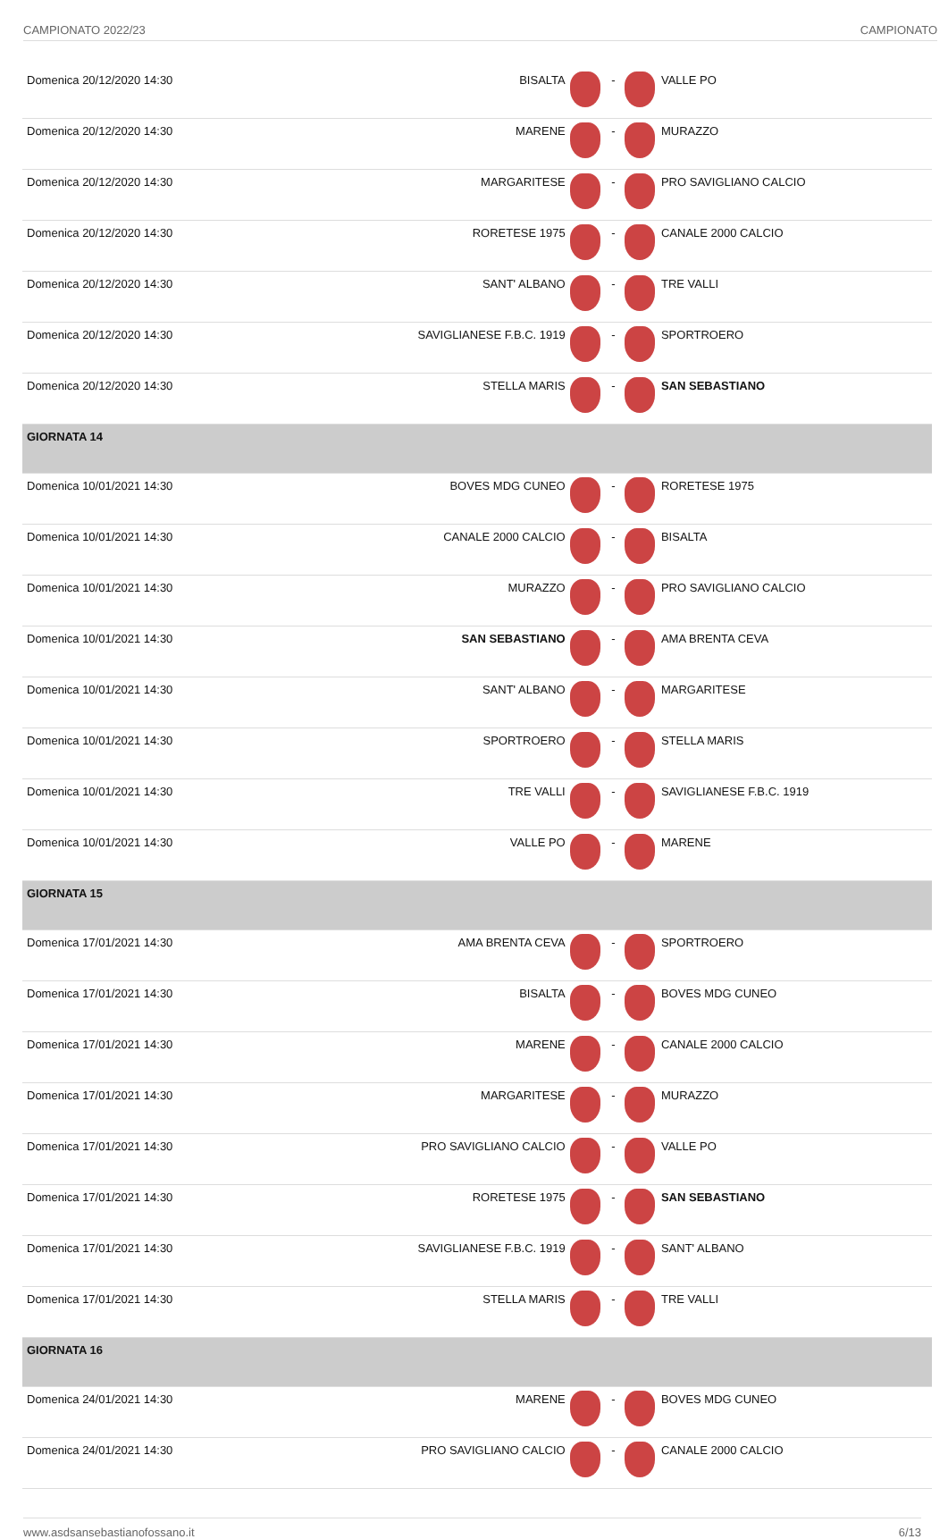CAMPIONATO 2022/23 CAMPIONATO
| Domenica 20/12/2020 14:30 | BISALTA | | - | | VALLE PO |
| Domenica 20/12/2020 14:30 | MARENE | | - | | MURAZZO |
| Domenica 20/12/2020 14:30 | MARGARITESE | | - | | PRO SAVIGLIANO CALCIO |
| Domenica 20/12/2020 14:30 | RORETESE 1975 | | - | | CANALE 2000 CALCIO |
| Domenica 20/12/2020 14:30 | SANT' ALBANO | | - | | TRE VALLI |
| Domenica 20/12/2020 14:30 | SAVIGLIANESE F.B.C. 1919 | | - | | SPORTROERO |
| Domenica 20/12/2020 14:30 | STELLA MARIS | | - | | SAN SEBASTIANO |
| GIORNATA 14 | | | | | |
| Domenica 10/01/2021 14:30 | BOVES MDG CUNEO | | - | | RORETESE 1975 |
| Domenica 10/01/2021 14:30 | CANALE 2000 CALCIO | | - | | BISALTA |
| Domenica 10/01/2021 14:30 | MURAZZO | | - | | PRO SAVIGLIANO CALCIO |
| Domenica 10/01/2021 14:30 | SAN SEBASTIANO | | - | | AMA BRENTA CEVA |
| Domenica 10/01/2021 14:30 | SANT' ALBANO | | - | | MARGARITESE |
| Domenica 10/01/2021 14:30 | SPORTROERO | | - | | STELLA MARIS |
| Domenica 10/01/2021 14:30 | TRE VALLI | | - | | SAVIGLIANESE F.B.C. 1919 |
| Domenica 10/01/2021 14:30 | VALLE PO | | - | | MARENE |
| GIORNATA 15 | | | | | |
| Domenica 17/01/2021 14:30 | AMA BRENTA CEVA | | - | | SPORTROERO |
| Domenica 17/01/2021 14:30 | BISALTA | | - | | BOVES MDG CUNEO |
| Domenica 17/01/2021 14:30 | MARENE | | - | | CANALE 2000 CALCIO |
| Domenica 17/01/2021 14:30 | MARGARITESE | | - | | MURAZZO |
| Domenica 17/01/2021 14:30 | PRO SAVIGLIANO CALCIO | | - | | VALLE PO |
| Domenica 17/01/2021 14:30 | RORETESE 1975 | | - | | SAN SEBASTIANO |
| Domenica 17/01/2021 14:30 | SAVIGLIANESE F.B.C. 1919 | | - | | SANT' ALBANO |
| Domenica 17/01/2021 14:30 | STELLA MARIS | | - | | TRE VALLI |
| GIORNATA 16 | | | | | |
| Domenica 24/01/2021 14:30 | MARENE | | - | | BOVES MDG CUNEO |
| Domenica 24/01/2021 14:30 | PRO SAVIGLIANO CALCIO | | - | | CANALE 2000 CALCIO |
www.asdsansebastianofossano.it 6/13